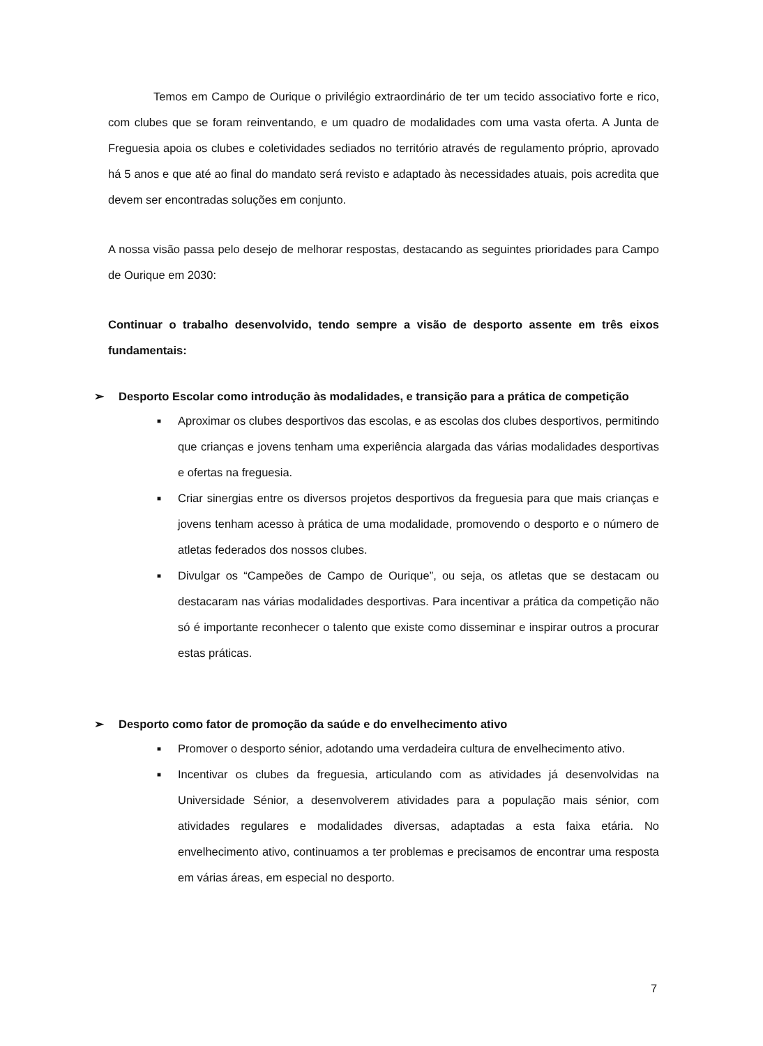Temos em Campo de Ourique o privilégio extraordinário de ter um tecido associativo forte e rico, com clubes que se foram reinventando, e um quadro de modalidades com uma vasta oferta. A Junta de Freguesia apoia os clubes e coletividades sediados no território através de regulamento próprio, aprovado há 5 anos e que até ao final do mandato será revisto e adaptado às necessidades atuais, pois acredita que devem ser encontradas soluções em conjunto.
A nossa visão passa pelo desejo de melhorar respostas, destacando as seguintes prioridades para Campo de Ourique em 2030:
Continuar o trabalho desenvolvido, tendo sempre a visão de desporto assente em três eixos fundamentais:
➢ Desporto Escolar como introdução às modalidades, e transição para a prática de competição
■
Aproximar os clubes desportivos das escolas, e as escolas dos clubes desportivos, permitindo que crianças e jovens tenham uma experiência alargada das várias modalidades desportivas e ofertas na freguesia.
■
Criar sinergias entre os diversos projetos desportivos da freguesia para que mais crianças e jovens tenham acesso à prática de uma modalidade, promovendo o desporto e o número de atletas federados dos nossos clubes.
■
Divulgar os “Campeões de Campo de Ourique”, ou seja, os atletas que se destacam ou destacaram nas várias modalidades desportivas. Para incentivar a prática da competição não só é importante reconhecer o talento que existe como disseminar e inspirar outros a procurar estas práticas.
➢ Desporto como fator de promoção da saúde e do envelhecimento ativo
■
Promover o desporto sénior, adotando uma verdadeira cultura de envelhecimento ativo.
■
Incentivar os clubes da freguesia, articulando com as atividades já desenvolvidas na Universidade Sénior, a desenvolverem atividades para a população mais sénior, com atividades regulares e modalidades diversas, adaptadas a esta faixa etária. No envelhecimento ativo, continuamos a ter problemas e precisamos de encontrar uma resposta em várias áreas, em especial no desporto.
7